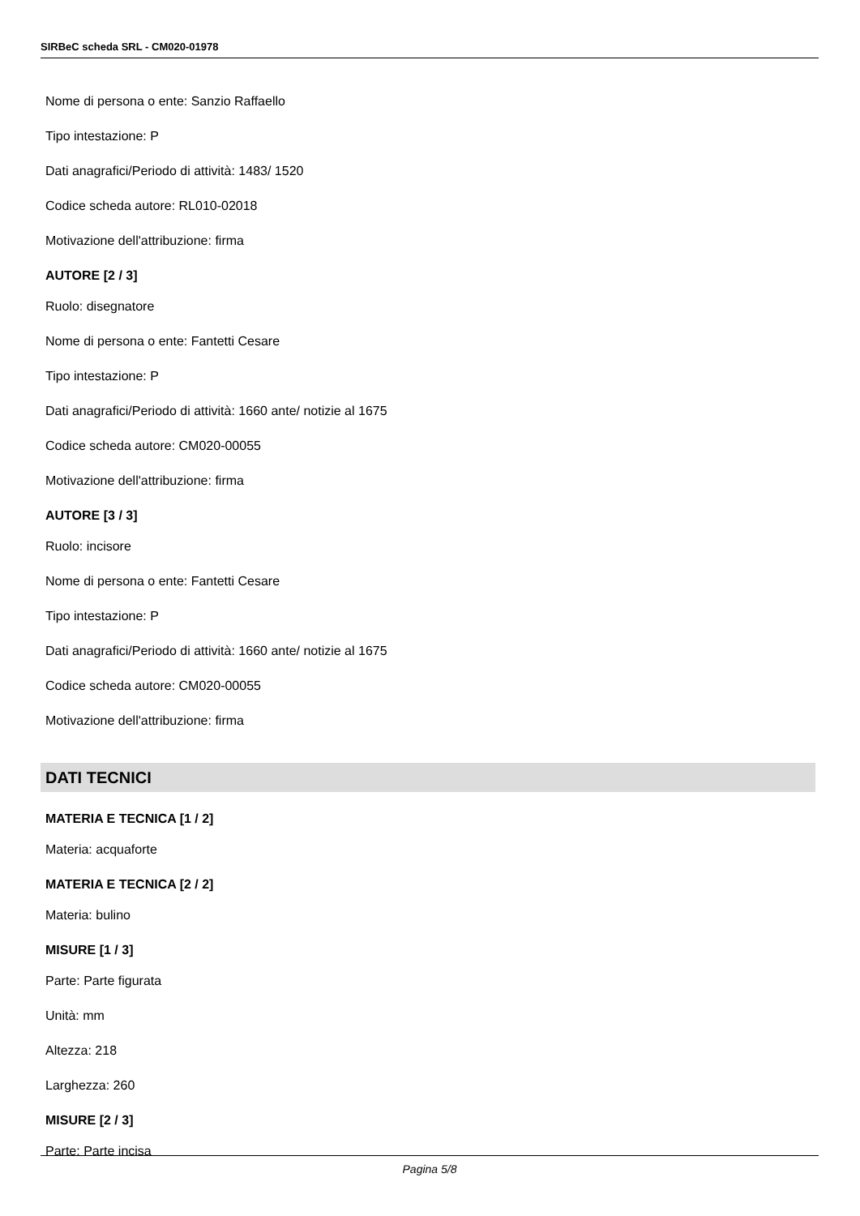SIRBeC scheda SRL - CM020-01978
Nome di persona o ente: Sanzio Raffaello
Tipo intestazione: P
Dati anagrafici/Periodo di attività: 1483/ 1520
Codice scheda autore: RL010-02018
Motivazione dell'attribuzione: firma
AUTORE [2 / 3]
Ruolo: disegnatore
Nome di persona o ente: Fantetti Cesare
Tipo intestazione: P
Dati anagrafici/Periodo di attività: 1660 ante/ notizie al 1675
Codice scheda autore: CM020-00055
Motivazione dell'attribuzione: firma
AUTORE [3 / 3]
Ruolo: incisore
Nome di persona o ente: Fantetti Cesare
Tipo intestazione: P
Dati anagrafici/Periodo di attività: 1660 ante/ notizie al 1675
Codice scheda autore: CM020-00055
Motivazione dell'attribuzione: firma
DATI TECNICI
MATERIA E TECNICA [1 / 2]
Materia: acquaforte
MATERIA E TECNICA [2 / 2]
Materia: bulino
MISURE [1 / 3]
Parte: Parte figurata
Unità: mm
Altezza: 218
Larghezza: 260
MISURE [2 / 3]
Parte: Parte incisa
Pagina 5/8